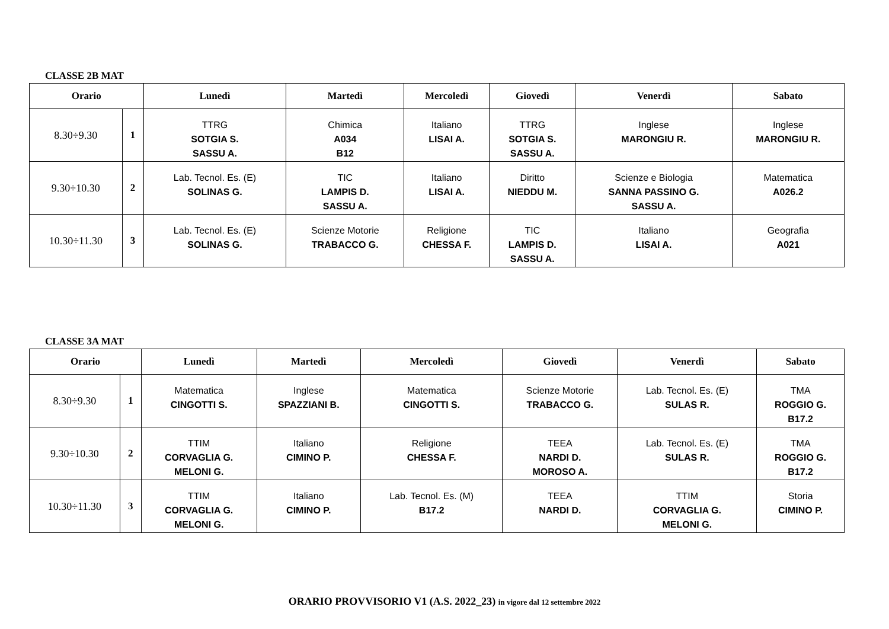CLASSE 2B MAT
| Orario | | Lunedì | Martedì | Mercoledì | Giovedì | Venerdì | Sabato |
| --- | --- | --- | --- | --- | --- | --- | --- |
| 8.30÷9.30 | 1 | TTRG SOTGIA S. SASSU A. | Chimica A034 B12 | Italiano LISAI A. | TTRG SOTGIA S. SASSU A. | Inglese MARONGIU R. | Inglese MARONGIU R. |
| 9.30÷10.30 | 2 | Lab. Tecnol. Es. (E) SOLINAS G. | TIC LAMPIS D. SASSU A. | Italiano LISAI A. | Diritto NIEDDU M. | Scienze e Biologia SANNA PASSINO G. SASSU A. | Matematica A026.2 |
| 10.30÷11.30 | 3 | Lab. Tecnol. Es. (E) SOLINAS G. | Scienze Motorie TRABACCO G. | Religione CHESSA F. | TIC LAMPIS D. SASSU A. | Italiano LISAI A. | Geografia A021 |
CLASSE 3A MAT
| Orario | | Lunedì | Martedì | Mercoledì | Giovedì | Venerdì | Sabato |
| --- | --- | --- | --- | --- | --- | --- | --- |
| 8.30÷9.30 | 1 | Matematica CINGOTTI S. | Inglese SPAZZIANI B. | Matematica CINGOTTI S. | Scienze Motorie TRABACCO G. | Lab. Tecnol. Es. (E) SULAS R. | TMA ROGGIO G. B17.2 |
| 9.30÷10.30 | 2 | TTIM CORVAGLIA G. MELONI G. | Italiano CIMINO P. | Religione CHESSA F. | TEEA NARDI D. MOROSO A. | Lab. Tecnol. Es. (E) SULAS R. | TMA ROGGIO G. B17.2 |
| 10.30÷11.30 | 3 | TTIM CORVAGLIA G. MELONI G. | Italiano CIMINO P. | Lab. Tecnol. Es. (M) B17.2 | TEEA NARDI D. | TTIM CORVAGLIA G. MELONI G. | Storia CIMINO P. |
ORARIO PROVVISORIO V1 (A.S. 2022_23) in vigore dal 12 settembre 2022